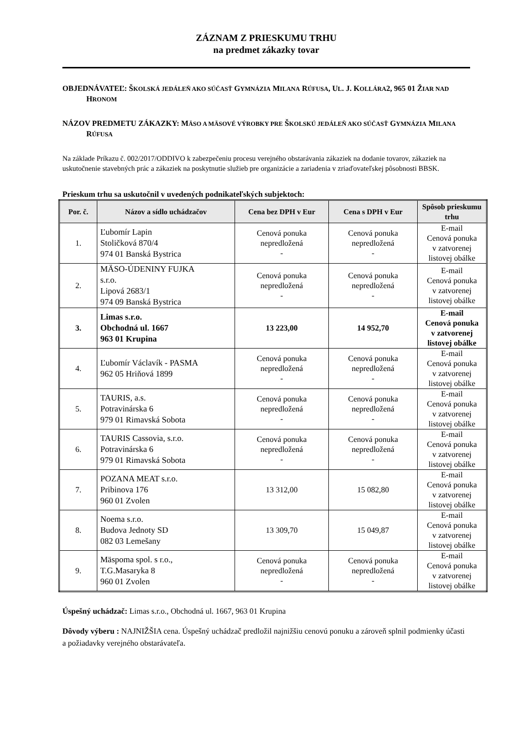ZÁZNAM Z PRIESKUMU TRHU
na predmet zákazky tovar
OBJEDNÁVATEĽ: ŠKOLSKÁ JEDÁLEŇ AKO SÚČASŤ GYMNÁZIA MILANA RÚFUSA, UL. J. KOLLÁRA2, 965 01 ŽIAR NAD HRONOM
NÁZOV PREDMETU ZÁKAZKY: MÄSO A MÄSOVÉ VÝROBKY PRE ŠKOLSKÚ JEDÁLEŇ AKO SÚČASŤ GYMNÁZIA MILANA RÚFUSA
Na základe Príkazu č. 002/2017/ODDIVO k zabezpečeniu procesu verejného obstarávania zákaziek na dodanie tovarov, zákaziek na uskutočnenie stavebných prác a zákaziek na poskytnutie služieb pre organizácie a zariadenia v zriaďovateľskej pôsobnosti BBSK.
Prieskum trhu sa uskutočnil v uvedených podnikateľských subjektoch:
| Por. č. | Názov a sídlo uchádzačov | Cena bez DPH v Eur | Cena s DPH v Eur | Spôsob prieskumu trhu |
| --- | --- | --- | --- | --- |
| 1. | Ľubomír Lapin Stoličková 870/4 974 01 Banská Bystrica | Cenová ponuka nepredložená - | Cenová ponuka nepredložená - | E-mail Cenová ponuka v zatvorenej listovej obálke |
| 2. | MÄSO-ÚDENINY FUJKA s.r.o. Lipová 2683/1 974 09 Banská Bystrica | Cenová ponuka nepredložená - | Cenová ponuka nepredložená - | E-mail Cenová ponuka v zatvorenej listovej obálke |
| 3. | Limas s.r.o. Obchodná ul. 1667 963 01 Krupina | 13 223,00 | 14 952,70 | E-mail Cenová ponuka v zatvorenej listovej obálke |
| 4. | Ľubomír Václavík - PASMA 962 05 Hriňová 1899 | Cenová ponuka nepredložená - | Cenová ponuka nepredložená - | E-mail Cenová ponuka v zatvorenej listovej obálke |
| 5. | TAURIS, a.s. Potravinárska 6 979 01 Rimavská Sobota | Cenová ponuka nepredložená - | Cenová ponuka nepredložená - | E-mail Cenová ponuka v zatvorenej listovej obálke |
| 6. | TAURIS Cassovia, s.r.o. Potravinárska 6 979 01 Rimavská Sobota | Cenová ponuka nepredložená - | Cenová ponuka nepredložená - | E-mail Cenová ponuka v zatvorenej listovej obálke |
| 7. | POZANA MEAT s.r.o. Pribinova 176 960 01 Zvolen | 13 312,00 | 15 082,80 | E-mail Cenová ponuka v zatvorenej listovej obálke |
| 8. | Noema s.r.o. Budova Jednoty SD 082 03 Lemešany | 13 309,70 | 15 049,87 | E-mail Cenová ponuka v zatvorenej listovej obálke |
| 9. | Mäspoma spol. s r.o., T.G.Masaryka 8 960 01 Zvolen | Cenová ponuka nepredložená - | Cenová ponuka nepredložená - | E-mail Cenová ponuka v zatvorenej listovej obálke |
Úspešný uchádzač: Limas s.r.o., Obchodná ul. 1667, 963 01 Krupina
Dôvody výberu : NAJNIŽŠIA cena. Úspešný uchádzač predložil najnižšiu cenovú ponuku a zároveň splnil podmienky účasti a požiadavky verejného obstarávateľa.